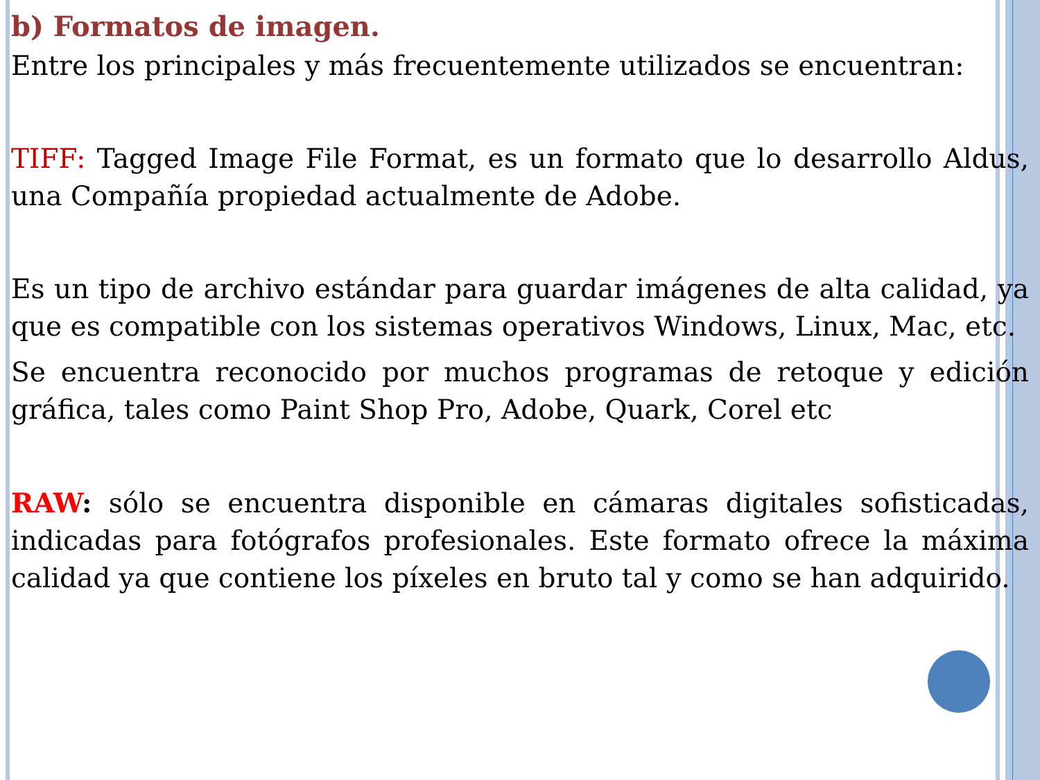b) Formatos de imagen.
Entre los principales y más frecuentemente utilizados se encuentran:
TIFF: Tagged Image File Format, es un formato que lo desarrollo Aldus, una Compañía propiedad actualmente de Adobe.
Es un tipo de archivo estándar para guardar imágenes de alta calidad, ya que es compatible con los sistemas operativos Windows, Linux, Mac, etc.
Se encuentra reconocido por muchos programas de retoque y edición gráfica, tales como Paint Shop Pro, Adobe, Quark, Corel etc
RAW: sólo se encuentra disponible en cámaras digitales sofisticadas, indicadas para fotógrafos profesionales. Este formato ofrece la máxima calidad ya que contiene los píxeles en bruto tal y como se han adquirido.